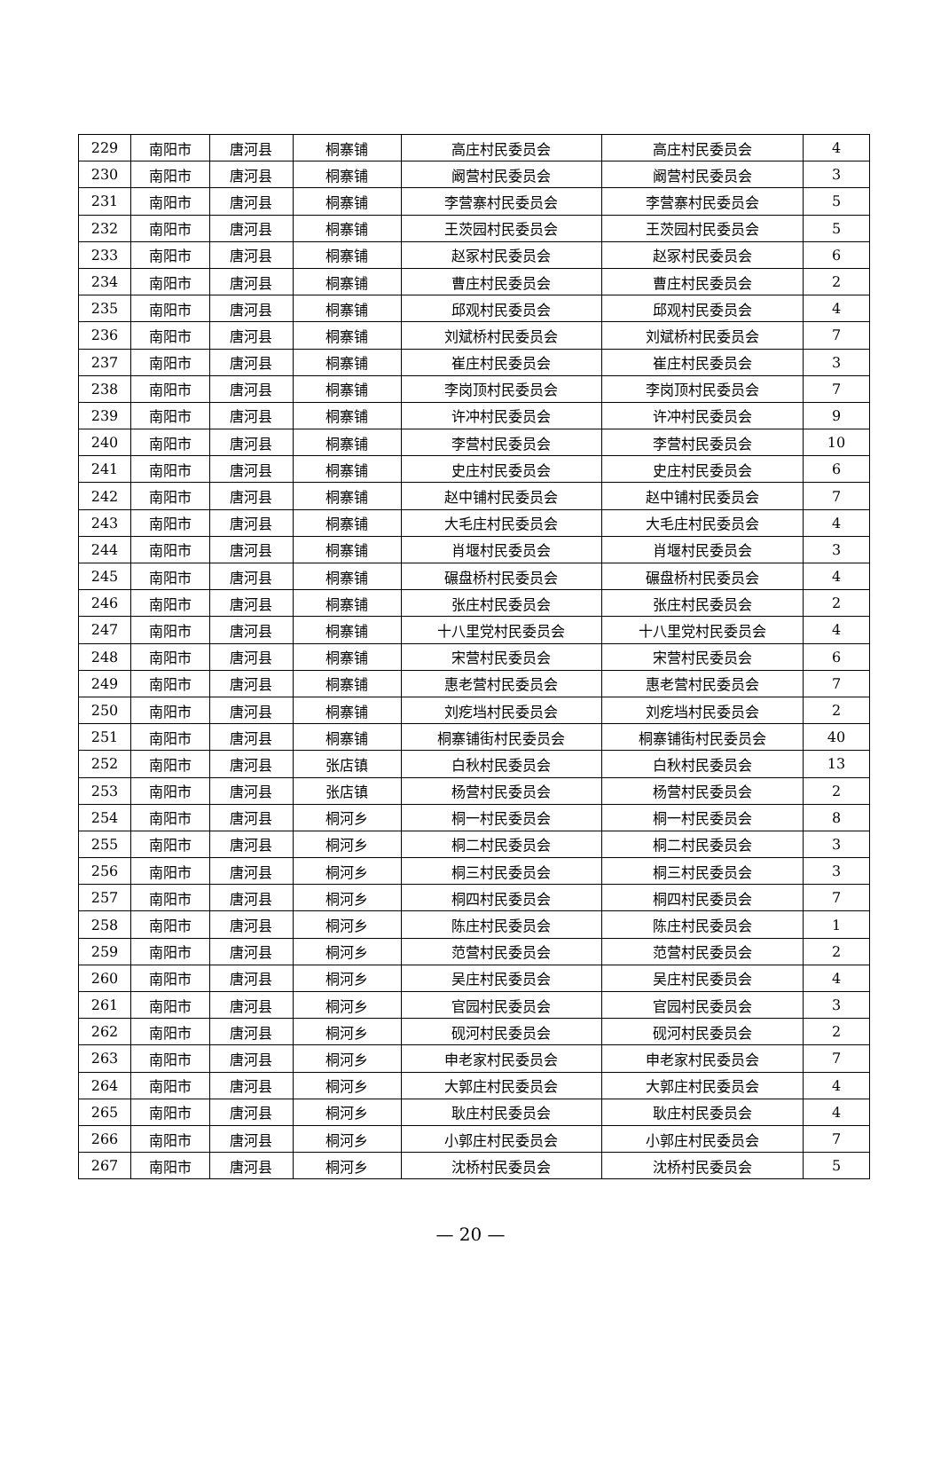| 229 | 南阳市 | 唐河县 | 桐寨铺 | 高庄村民委员会 | 高庄村民委员会 | 4 |
| 230 | 南阳市 | 唐河县 | 桐寨铺 | 阚营村民委员会 | 阚营村民委员会 | 3 |
| 231 | 南阳市 | 唐河县 | 桐寨铺 | 李营寨村民委员会 | 李营寨村民委员会 | 5 |
| 232 | 南阳市 | 唐河县 | 桐寨铺 | 王茨园村民委员会 | 王茨园村民委员会 | 5 |
| 233 | 南阳市 | 唐河县 | 桐寨铺 | 赵冢村民委员会 | 赵冢村民委员会 | 6 |
| 234 | 南阳市 | 唐河县 | 桐寨铺 | 曹庄村民委员会 | 曹庄村民委员会 | 2 |
| 235 | 南阳市 | 唐河县 | 桐寨铺 | 邱观村民委员会 | 邱观村民委员会 | 4 |
| 236 | 南阳市 | 唐河县 | 桐寨铺 | 刘斌桥村民委员会 | 刘斌桥村民委员会 | 7 |
| 237 | 南阳市 | 唐河县 | 桐寨铺 | 崔庄村民委员会 | 崔庄村民委员会 | 3 |
| 238 | 南阳市 | 唐河县 | 桐寨铺 | 李岗顶村民委员会 | 李岗顶村民委员会 | 7 |
| 239 | 南阳市 | 唐河县 | 桐寨铺 | 许冲村民委员会 | 许冲村民委员会 | 9 |
| 240 | 南阳市 | 唐河县 | 桐寨铺 | 李营村民委员会 | 李营村民委员会 | 10 |
| 241 | 南阳市 | 唐河县 | 桐寨铺 | 史庄村民委员会 | 史庄村民委员会 | 6 |
| 242 | 南阳市 | 唐河县 | 桐寨铺 | 赵中铺村民委员会 | 赵中铺村民委员会 | 7 |
| 243 | 南阳市 | 唐河县 | 桐寨铺 | 大毛庄村民委员会 | 大毛庄村民委员会 | 4 |
| 244 | 南阳市 | 唐河县 | 桐寨铺 | 肖堰村民委员会 | 肖堰村民委员会 | 3 |
| 245 | 南阳市 | 唐河县 | 桐寨铺 | 碾盘桥村民委员会 | 碾盘桥村民委员会 | 4 |
| 246 | 南阳市 | 唐河县 | 桐寨铺 | 张庄村民委员会 | 张庄村民委员会 | 2 |
| 247 | 南阳市 | 唐河县 | 桐寨铺 | 十八里党村民委员会 | 十八里党村民委员会 | 4 |
| 248 | 南阳市 | 唐河县 | 桐寨铺 | 宋营村民委员会 | 宋营村民委员会 | 6 |
| 249 | 南阳市 | 唐河县 | 桐寨铺 | 惠老营村民委员会 | 惠老营村民委员会 | 7 |
| 250 | 南阳市 | 唐河县 | 桐寨铺 | 刘疙垱村民委员会 | 刘疙垱村民委员会 | 2 |
| 251 | 南阳市 | 唐河县 | 桐寨铺 | 桐寨铺街村民委员会 | 桐寨铺街村民委员会 | 40 |
| 252 | 南阳市 | 唐河县 | 张店镇 | 白秋村民委员会 | 白秋村民委员会 | 13 |
| 253 | 南阳市 | 唐河县 | 张店镇 | 杨营村民委员会 | 杨营村民委员会 | 2 |
| 254 | 南阳市 | 唐河县 | 桐河乡 | 桐一村民委员会 | 桐一村民委员会 | 8 |
| 255 | 南阳市 | 唐河县 | 桐河乡 | 桐二村民委员会 | 桐二村民委员会 | 3 |
| 256 | 南阳市 | 唐河县 | 桐河乡 | 桐三村民委员会 | 桐三村民委员会 | 3 |
| 257 | 南阳市 | 唐河县 | 桐河乡 | 桐四村民委员会 | 桐四村民委员会 | 7 |
| 258 | 南阳市 | 唐河县 | 桐河乡 | 陈庄村民委员会 | 陈庄村民委员会 | 1 |
| 259 | 南阳市 | 唐河县 | 桐河乡 | 范营村民委员会 | 范营村民委员会 | 2 |
| 260 | 南阳市 | 唐河县 | 桐河乡 | 吴庄村民委员会 | 吴庄村民委员会 | 4 |
| 261 | 南阳市 | 唐河县 | 桐河乡 | 官园村民委员会 | 官园村民委员会 | 3 |
| 262 | 南阳市 | 唐河县 | 桐河乡 | 砚河村民委员会 | 砚河村民委员会 | 2 |
| 263 | 南阳市 | 唐河县 | 桐河乡 | 申老家村民委员会 | 申老家村民委员会 | 7 |
| 264 | 南阳市 | 唐河县 | 桐河乡 | 大郭庄村民委员会 | 大郭庄村民委员会 | 4 |
| 265 | 南阳市 | 唐河县 | 桐河乡 | 耿庄村民委员会 | 耿庄村民委员会 | 4 |
| 266 | 南阳市 | 唐河县 | 桐河乡 | 小郭庄村民委员会 | 小郭庄村民委员会 | 7 |
| 267 | 南阳市 | 唐河县 | 桐河乡 | 沈桥村民委员会 | 沈桥村民委员会 | 5 |
— 20 —